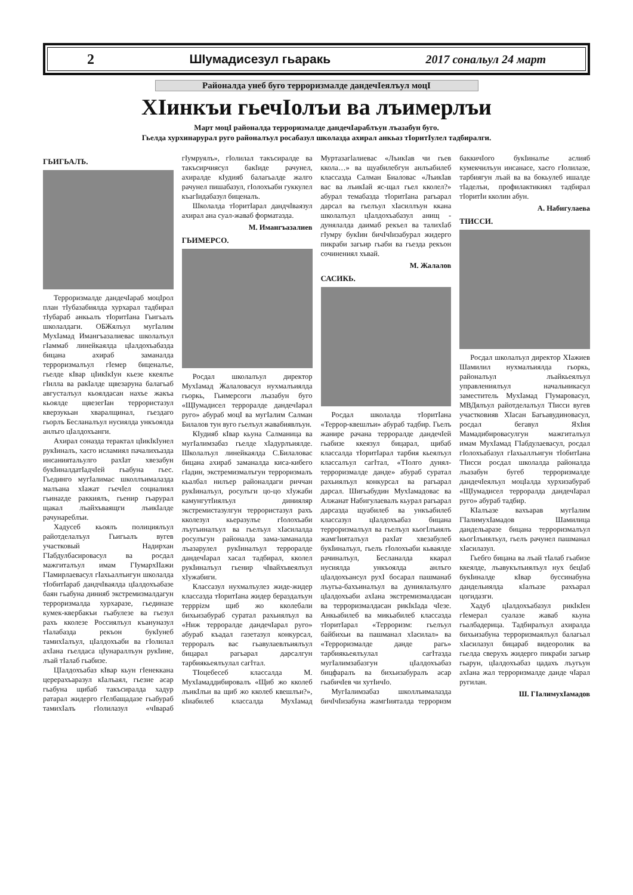2 ШIумадисезул гьаракь 2017 сональул 24 март
Районалда унеб буго терроризмалде дандечIеялъул моцI
ХIинкъи гьечIолъи ва лъимерлъи
Март моцI районалда терроризмалде дандечIараблъун лъазабун буго.
Гьелда хурхинарурал руго районалъул росабазул школазда ахирал анкьаз тIоритIулел тадбиралги.
ГЬИГЬАЛЪ.
Терроризмалде дандечIараб моцIрол план тIубазабиялда хурхарал тадбирал тIубараб анкьалъ тIоритIана Гьигьалъ школалдаги. ОБЖялъул мугIалим МухIамад Имангъазалиевас школалъул гIаммаб линейкаялда цIалдохъабазда бицана ахираб заманалда терроризмалъул гIемер биценалъе, гьелде кIвар цIикIкIун кьезе ккеялъе гIилла ва ракIалде щвезаруна балагьаб августалъул кьоялдасан нахъе жакъа кьоялде щвезегIан террористазул кверзукьан хваралщинал, гьездаго гьорлъ Бесланалъул нусиялда ункъоялда анлъго цIалдохъанги.
Ахирал соназда терактал цIикIкIунел рукIиналъ, хасго исламиял пачалихъазда инсаниятальулго рахIат хвезабун букIиналдатIадчIей гьабуна гьес. Гьединго мугIалимас школлъималазда малъана хIажат гьечIел социалиял гьинazде раккиялъ, гьенир гьарурал щакал лъайхъваящги лъикIалде рачунареблъи.
Хадусеб кьоялъ полициялъул райотделалъул Гьигьалъ вугев участковый Надирхан ГIабдулбасировасул ва росдал мажгиталъул имам ГIумархIIажи ГIамирлаевасул гIахьаллъигун школалда тIобитIараб дандчIваялда цIалдохъабазе баян гьабуна динияб экстремизмалдагун терроризмалда хурхаразе, гьединазе кумек-квербакъи гьабулезе ва гьезул рахъ кколезе Россиялъул къануназул тIалабазда рекъон букIунеб тамихIалъул, цIалдохъаби ва гIолилал ахIана гьелдаса цIунараллъун рукIине, лъай тIалаб гьабизе.
ЦIалдохъабаз кIвар кьун гIенеккана церерахъаразул кIалъаял, гьезие асар гьабуна щибаб такъсиралда хадур ратарал жидерго гIелбащадазе гьабураб тамихIалъ гIолилазул «чIвараб гIумруялъ», гIолилал такъсиралде ва такъсирчиясул бакIиде рачунел, ахиралде кIудияб балагьалде жалго рачунел пишабазул, гIолохъаби гуккулел къагIидабазул биценалъ.
Школалда тIоритIарал дандчIваязул ахирал ана суал-жаваб форматазда.
М. Имангъазалиев
ГЬИМЕРСО.
Росдал школалъул директор МухIамад Жалаловасул нухмалъиялда гьоркь, Гьимерсоги лъазабун буго «ЩIумадисел терроралде дандечIарал руго» абураб моцI ва мугIалим Салман Билалов тун вуго гьелъул жавабиявлъун.
КIудияб кIвар кьуна Салманица ва мугIалимзабаз гьелде хIадурлъиялде. Школалъул линейкаялда С.Билаловас бицана ахираб заманалда киса-кибего гIадин, экстремизмалъгун терроризмалъ кьалбал нилъер районалдаги риччан рукIиналъул, росулъги цо-цо хIужаби камунгутIиялъул динияляр экстремистазулгун террористазул рахъ кколезул кьеразулъе гIолохъаби лъугьиналъул ва гьелъул хIасилалда росулъгун районалда зама-заманалда лъазарулел рукIиналъул терроралде дандечIарал хасал тадбирал, кколел рукIиналъул гьенир чIвайхъвеялъул хIужабиги.
Классазул нухмалъулез жиде-жидер классазда тIоритIана жидер бераздалъун терррizм щиб жо кколебали бихьизабураб суратал рахьиялъул ва «Ниж терроралде дандечIарал руго» абураб къадал газетазул конкурсал, терроралъ вас гьавулаeвлъиялъул бицарал рагьарал дарсалгун тарбиякьеялъулал сагIтал.
ТIоцебесеб классалда М. МухIамаддибировалъ «Щиб жо кколеб лъикIлъи ва щиб жо кколеб квешлъи?», кIиабилеб классалда МухIамад Муртазагlалиевас «ЛъикIав чи гьев ккола…» ва щуабилебгун анлъабилеб классазда Салман Биаловас «ЛъикIав вас ва лъикIай яс-щал гьел кколел?» абурал темабазда тIоритIана рагьарал дарсал ва гьелъул хIасиллъун ккана школалъул цIалдохъабазул анищ - дунялалда даимаб рекъел ва талихIаб гIумру букIин бичIчIизабурал жидерго пикраби загьир гьаби ва гьезда рекъон сочинениял хъвай.
М. Жалалов
САСИКЬ.
Росдал школалда тIоритIана «Террор-квешлъи» абураб тадбир. Гьелъ жанире рачана терроралде дандечIей гьабизе ккеязул бицарал, щибаб классалда тIоритIарал тарбия кьеялъул классалъул сагIтал, «ТIолго дунял-терроризмалде данде» абураб суратал рахьиялъул конкурсал ва рагьарал дарсал. Шигьабудин МухIамадовас ва Алжанат Набигулаевалъ кьурал рагьарал дарсазда щуабилеб ва ункъабилеб классазул цIалдохъабаз бицана терроризмалъул ва гьелъул кьогIлъиялъ жамгIияталъул рахIат хвезабулеб букIиналъул, гьелъ гIолохъаби кьвaялде рачиналъул, Бесланалда ккарал нусиялда ункъоялда анлъго цIалдохъансул рухI босарал пашманаб лъугьа-бахъиналъул ва дуниялалъулго цIалдохъаби ахIана экстремизмалдасан ва терроризмалдасан рикIкIада чIезе. Анкьабилеб ва микьабилеб классазда тIоритIарал «Терроризм: гьелъул байбихьи ва пашманал хIасилал» ва «Терроризмалде данде рагь» тарбиякьеялъулал сагIтазда мугIалимзабазгун цIалдохъабаз бицфаралъ ва бихьизабуралъ асар гьабичIев чи хутIичIо.
МугIалимзабаз школлъималазда бичIчIизабуна жамгIияталда терроризм баккичIого букIиналъе аслияб кумекчилъун инсанасе, хасго гIолилазе, тарбиягун лъай ва ва бокьулеб ишалде тIаделъи, профилактикиял тадбирал тIоритIи кколин абун.
А. Набигулаева
ТIИССИ.
Росдал школалъул директор ХIажиев Шамилил нухмалъиялда гьоркь, районалъул лъайкьеялъул управлениялъул начальникасул заместитель МухIамад ГIумаровасул, МВДялъул райотделалъул ТIисси вугев участковияв ХIасан Багьавудиновасул, росдал бегавул ЯхIия Мамадибировасулгун мажгиталъул имам МухIамад ГIабдулаевасул, росдал гIолохъабазул гIахьаллъигун тIобитIана ТIисси росдал школалда районалда лъазабун бугеб терроризмалде дандечIеялъул моцIалда хурхизабураб «ЩIумадисел терроралда дандечIарал руго» абураб тадбир.
КIалъазе вахъарав мугIалим ГIалимухIамадов Шамилица дандельаразе бицана терроризмалъул кьогIлъиялъул, гьелъ рачунел пашманал хIасилазул.
Гьебго бицана ва лъай тIалаб гьабизе ккеялде, лъавукълъиялъул нух бецIаб букIиналде кIвар буссинабуна дандельиялда кIалъазе рахъарал цогидазги.
Хадуб цIалдохъабазул рикIкIен гIемерал суалазе жаваб кьуна гьалбадерица. Тадбиралъул ахиралда бихьизабуна терроризмаялъул балагьал хIасилазул бицараб видеоролик ва гьелда сверухъ жидерго пикраби загьир гьарун, цIалдохъабаз цадахъ лъугьун ахIана жал терроризмалде данде чIарал ругилан.
Ш. ГIалимухIамадов